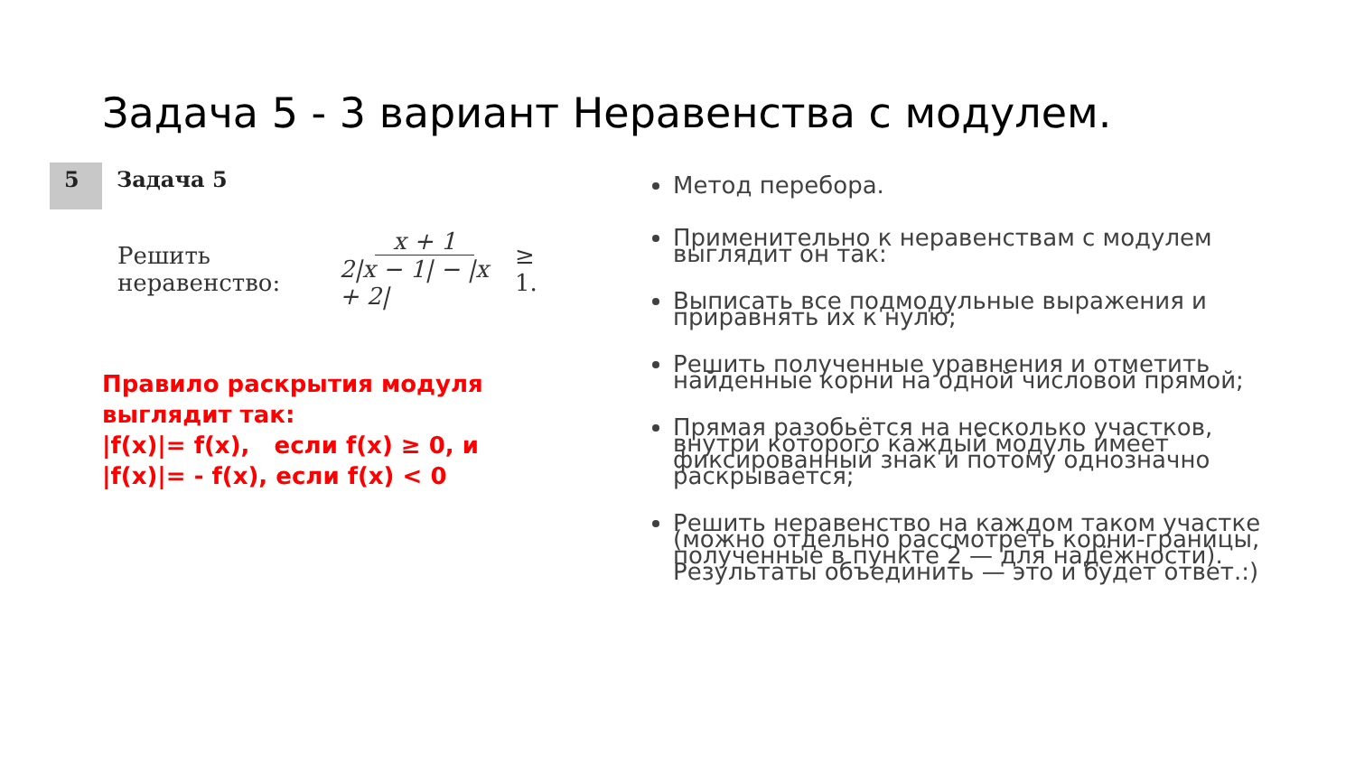Задача 5 - 3 вариант Неравенства с модулем.
5
Задача 5
Решить неравенство: x + 1 2|x − 1| − |x + 2| ≥ 1.
Правило раскрытия модуля выглядит так:
|f(x)|= f(x), если f(x) ≥ 0, и
|f(x)|= - f(x), если f(x) < 0
Метод перебора.
Применительно к неравенствам с модулем выглядит он так:
Выписать все подмодульные выражения и приравнять их к нулю;
Решить полученные уравнения и отметить найденные корни на одной числовой прямой;
Прямая разобьётся на несколько участков, внутри которого каждый модуль имеет фиксированный знак и потому однозначно раскрывается;
Решить неравенство на каждом таком участке (можно отдельно рассмотреть корни-границы, полученные в пункте 2 — для надёжности). Результаты объединить — это и будет ответ.:)